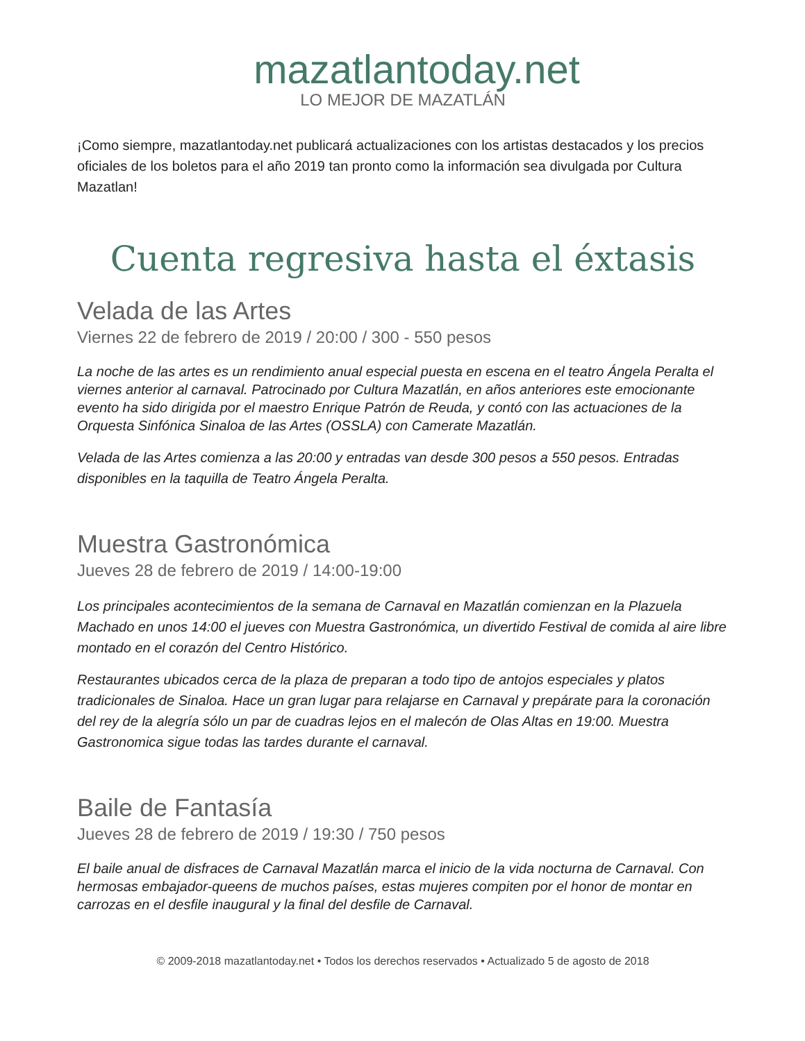mazatlantoday.net
LO MEJOR DE MAZATLÁN
¡Como siempre, mazatlantoday.net publicará actualizaciones con los artistas destacados y los precios oficiales de los boletos para el año 2019 tan pronto como la información sea divulgada por Cultura Mazatlan!
Cuenta regresiva hasta el éxtasis
Velada de las Artes
Viernes 22 de febrero de 2019 / 20:00 / 300 - 550 pesos
La noche de las artes es un rendimiento anual especial puesta en escena en el teatro Ángela Peralta el viernes anterior al carnaval. Patrocinado por Cultura Mazatlán, en años anteriores este emocionante evento ha sido dirigida por el maestro Enrique Patrón de Reuda, y contó con las actuaciones de la Orquesta Sinfónica Sinaloa de las Artes (OSSLA) con Camerate Mazatlán.
Velada de las Artes comienza a las 20:00 y entradas van desde 300 pesos a 550 pesos. Entradas disponibles en la taquilla de Teatro Ángela Peralta.
Muestra Gastronómica
Jueves 28 de febrero de 2019 / 14:00-19:00
Los principales acontecimientos de la semana de Carnaval en Mazatlán comienzan en la Plazuela Machado en unos 14:00 el jueves con Muestra Gastronómica, un divertido Festival de comida al aire libre montado en el corazón del Centro Histórico.
Restaurantes ubicados cerca de la plaza de preparan a todo tipo de antojos especiales y platos tradicionales de Sinaloa. Hace un gran lugar para relajarse en Carnaval y prepárate para la coronación del rey de la alegría sólo un par de cuadras lejos en el malecón de Olas Altas en 19:00. Muestra Gastronomica sigue todas las tardes durante el carnaval.
Baile de Fantasía
Jueves 28 de febrero de 2019 / 19:30 / 750 pesos
El baile anual de disfraces de Carnaval Mazatlán marca el inicio de la vida nocturna de Carnaval. Con hermosas embajador-queens de muchos países, estas mujeres compiten por el honor de montar en carrozas en el desfile inaugural y la final del desfile de Carnaval.
© 2009-2018 mazatlantoday.net • Todos los derechos reservados • Actualizado 5 de agosto de 2018